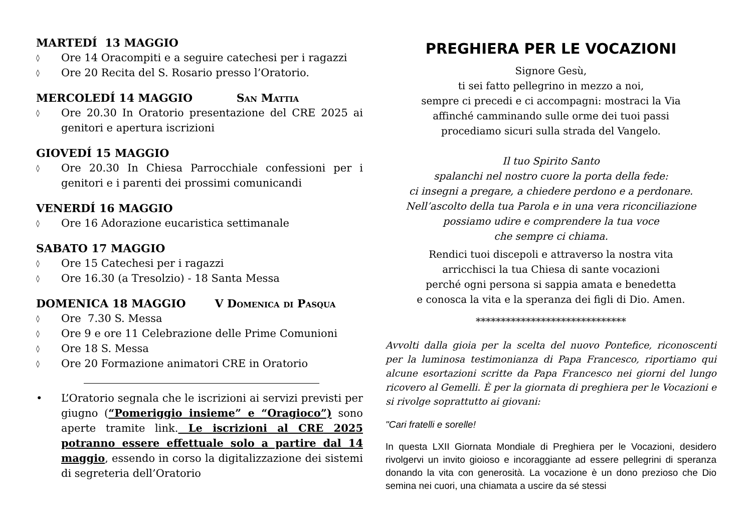MARTEDÍ 13 MAGGIO
◊ Ore 14 Oracompiti e a seguire catechesi per i ragazzi
◊ Ore 20 Recita del S. Rosario presso l’Oratorio.
MERCOLEDÍ 14 MAGGIO San Mattia
◊ Ore 20.30 In Oratorio presentazione del CRE 2025 ai genitori e apertura iscrizioni
GIOVEDÍ 15 MAGGIO
◊ Ore 20.30 In Chiesa Parrocchiale confessioni per i genitori e i parenti dei prossimi comunicandi
VENERDÍ 16 MAGGIO
◊ Ore 16 Adorazione eucaristica settimanale
SABATO 17 MAGGIO
◊ Ore 15 Catechesi per i ragazzi
◊ Ore 16.30 (a Tresolzio) - 18 Santa Messa
DOMENICA 18 MAGGIO V Domenica di Pasqua
◊ Ore 7.30 S. Messa
◊ Ore 9 e ore 11 Celebrazione delle Prime Comunioni
◊ Ore 18 S. Messa
◊ Ore 20 Formazione animatori CRE in Oratorio
• L’Oratorio segnala che le iscrizioni ai servizi previsti per giugno (“Pomeriggio insieme” e “Oragioco”) sono aperte tramite link. Le iscrizioni al CRE 2025 potranno essere effettuale solo a partire dal 14 maggio, essendo in corso la digitalizzazione dei sistemi di segreteria dell’Oratorio
PREGHIERA PER LE VOCAZIONI
Signore Gesù,
ti sei fatto pellegrino in mezzo a noi,
sempre ci precedi e ci accompagni: mostraci la Via
affinché camminando sulle orme dei tuoi passi
procediamo sicuri sulla strada del Vangelo.
Il tuo Spirito Santo
spalanchi nel nostro cuore la porta della fede:
ci insegni a pregare, a chiedere perdono e a perdonare.
Nell’ascolto della tua Parola e in una vera riconciliazione
possiamo udire e comprendere la tua voce
che sempre ci chiama.
Rendici tuoi discepoli e attraverso la nostra vita
arricchisci la tua Chiesa di sante vocazioni
perché ogni persona si sappia amata e benedetta
e conosca la vita e la speranza dei figli di Dio. Amen.
******************************
Avvolti dalla gioia per la scelta del nuovo Pontefice, riconoscenti per la luminosa testimonianza di Papa Francesco, riportiamo qui alcune esortazioni scritte da Papa Francesco nei giorni del lungo ricovero al Gemelli. È per la giornata di preghiera per le Vocazioni e si rivolge soprattutto ai giovani:
"Cari fratelli e sorelle!
In questa LXII Giornata Mondiale di Preghiera per le Vocazioni, desidero rivolgervi un invito gioioso e incoraggiante ad essere pellegrini di speranza donando la vita con generosità. La vocazione è un dono prezioso che Dio semina nei cuori, una chiamata a uscire da sé stessi